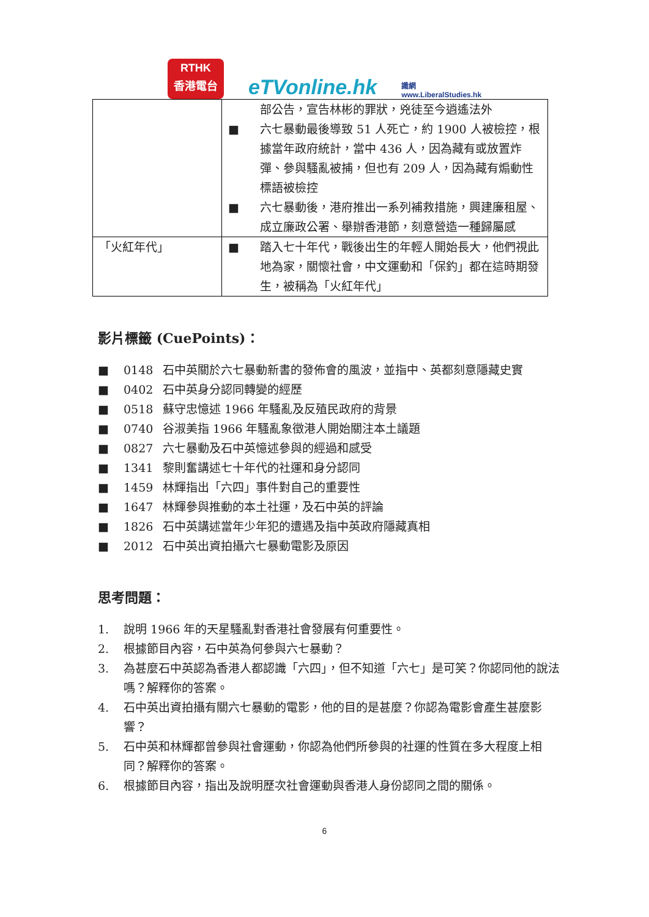RTHK
香港電台
eTVonline.hk
識網
www.LiberalStudies.hk
| | 部公告，宣告林彬的罪狀，兇徒至今逍遙法外 ■ 六七暴動最後導致 51 人死亡，約 1900 人被檢控，根據當年政府統計，當中 436 人，因為藏有或放置炸彈、參與騷亂被捕，但也有 209 人，因為藏有煽動性標語被檢控 ■ 六七暴動後，港府推出一系列補救措施，興建廉租屋、成立廉政公署、舉辦香港節，刻意營造一種歸屬感 |
| 「火紅年代」 | ■ 踏入七十年代，戰後出生的年輕人開始長大，他們視此地為家，關懷社會，中文運動和「保釣」都在這時期發生，被稱為「火紅年代」 |
影片標籤 (CuePoints)：
■ 0148 石中英關於六七暴動新書的發佈會的風波，並指中、英都刻意隱藏史實
■ 0402 石中英身分認同轉變的經歷
■ 0518 蘇守忠憶述 1966 年騷亂及反殖民政府的背景
■ 0740 谷淑美指 1966 年騷亂象徵港人開始關注本土議題
■ 0827 六七暴動及石中英憶述參與的經過和感受
■ 1341 黎則奮講述七十年代的社運和身分認同
■ 1459 林輝指出「六四」事件對自己的重要性
■ 1647 林輝參與推動的本土社運，及石中英的評論
■ 1826 石中英講述當年少年犯的遭遇及指中英政府隱藏真相
■ 2012 石中英出資拍攝六七暴動電影及原因
思考問題：
1. 說明 1966 年的天星騷亂對香港社會發展有何重要性。
2. 根據節目內容，石中英為何參與六七暴動？
3. 為甚麼石中英認為香港人都認識「六四」，但不知道「六七」是可笑？你認同他的說法嗎？解釋你的答案。
4. 石中英出資拍攝有關六七暴動的電影，他的目的是甚麼？你認為電影會產生甚麼影響？
5. 石中英和林輝都曾參與社會運動，你認為他們所參與的社運的性質在多大程度上相同？解釋你的答案。
6. 根據節目內容，指出及說明歷次社會運動與香港人身份認同之間的關係。
6